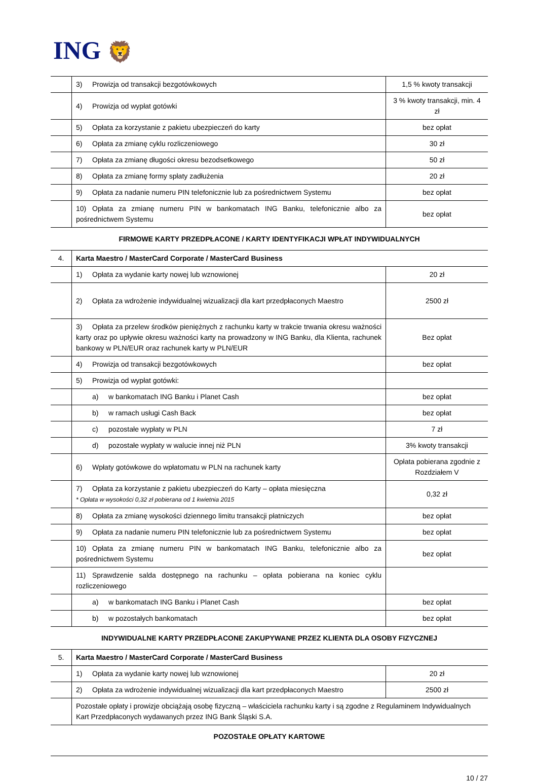ING 🦁
| | 3) Prowizja od transakcji bezgotówkowych | 1,5 % kwoty transakcji |
| | 4) Prowizja od wypłat gotówki | 3 % kwoty transakcji, min. 4 zł |
| | 5) Opłata za korzystanie z pakietu ubezpieczeń do karty | bez opłat |
| | 6) Opłata za zmianę cyklu rozliczeniowego | 30 zł |
| | 7) Opłata za zmianę długości okresu bezodsetkowego | 50 zł |
| | 8) Opłata za zmianę formy spłaty zadłużenia | 20 zł |
| | 9) Opłata za nadanie numeru PIN telefonicznie lub za pośrednictwem Systemu | bez opłat |
| | 10) Opłata za zmianę numeru PIN w bankomatach ING Banku, telefonicznie albo za pośrednictwem Systemu | bez opłat |
FIRMOWE KARTY PRZEDPŁACONE / KARTY IDENTYFIKACJI WPŁAT INDYWIDUALNYCH
| 4. | Karta Maestro / MasterCard Corporate / MasterCard Business | |
| | 1) Opłata za wydanie karty nowej lub wznowionej | 20 zł |
| | 2) Opłata za wdrożenie indywidualnej wizualizacji dla kart przedpłaconych Maestro | 2500 zł |
| | 3) Opłata za przelew środków pieniężnych z rachunku karty w trakcie trwania okresu ważności karty oraz po upływie okresu ważności karty na prowadzony w ING Banku, dla Klienta, rachunek bankowy w PLN/EUR oraz rachunek karty w PLN/EUR | Bez opłat |
| | 4) Prowizja od transakcji bezgotówkowych | bez opłat |
| | 5) Prowizja od wypłat gotówki: | |
| | a) w bankomatach ING Banku i Planet Cash | bez opłat |
| | b) w ramach usługi Cash Back | bez opłat |
| | c) pozostałe wypłaty w PLN | 7 zł |
| | d) pozostałe wypłaty w walucie innej niż PLN | 3% kwoty transakcji |
| | 6) Wpłaty gotówkowe do wpłatomatu w PLN na rachunek karty | Opłata pobierana zgodnie z Rozdziałem V |
| | 7) Opłata za korzystanie z pakietu ubezpieczeń do Karty – opłata miesięczna * Opłata w wysokości 0,32 zł pobierana od 1 kwietnia 2015 | 0,32 zł |
| | 8) Opłata za zmianę wysokości dziennego limitu transakcji płatniczych | bez opłat |
| | 9) Opłata za nadanie numeru PIN telefonicznie lub za pośrednictwem Systemu | bez opłat |
| | 10) Opłata za zmianę numeru PIN w bankomatach ING Banku, telefonicznie albo za pośrednictwem Systemu | bez opłat |
| | 11) Sprawdzenie salda dostępnego na rachunku – opłata pobierana na koniec cyklu rozliczeniowego | |
| | a) w bankomatach ING Banku i Planet Cash | bez opłat |
| | b) w pozostałych bankomatach | bez opłat |
INDYWIDUALNE KARTY PRZEDPŁACONE ZAKUPYWANE PRZEZ KLIENTA DLA OSOBY FIZYCZNEJ
| 5. | Karta Maestro / MasterCard Corporate / MasterCard Business | |
| | 1) Opłata za wydanie karty nowej lub wznowionej | 20 zł |
| | 2) Opłata za wdrożenie indywidualnej wizualizacji dla kart przedpłaconych Maestro | 2500 zł |
| | Pozostałe opłaty i prowizje obciążają osobę fizyczną – właściciela rachunku karty i są zgodne z Regulaminem Indywidualnych Kart Przedpłaconych wydawanych przez ING Bank Śląski S.A. | |
POZOSTAŁE OPŁATY KARTOWE
10 / 27